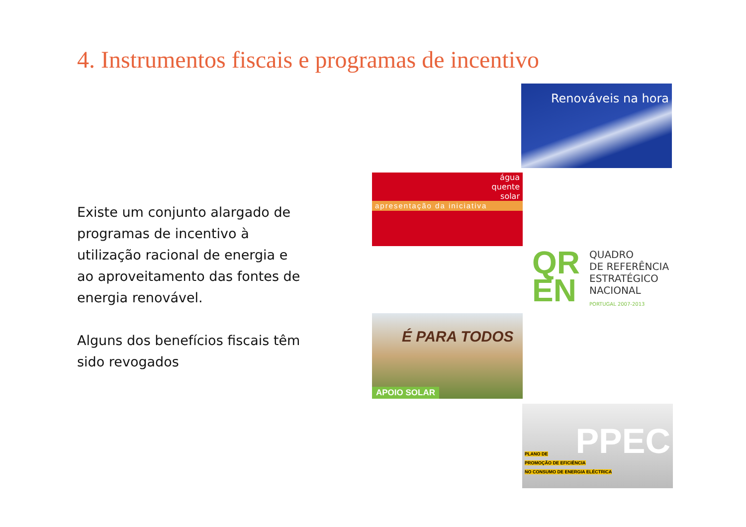4. Instrumentos fiscais e programas de incentivo
Existe um conjunto alargado de programas de incentivo à utilização racional de energia e ao aproveitamento das fontes de energia renovável.
Alguns dos benefícios fiscais têm sido revogados
Renováveis na hora
água
quente
solar
apresentação da iniciativa
QR
EN
QUADRO
DE REFERÊNCIA
ESTRATÉGICO
NACIONAL
PORTUGAL 2007-2013
É PARA TODOS
APOIO SOLAR
PPEC
PLANO DE
PROMOÇÃO DE EFICIÊNCIA
NO CONSUMO DE ENERGIA ELÉCTRICA